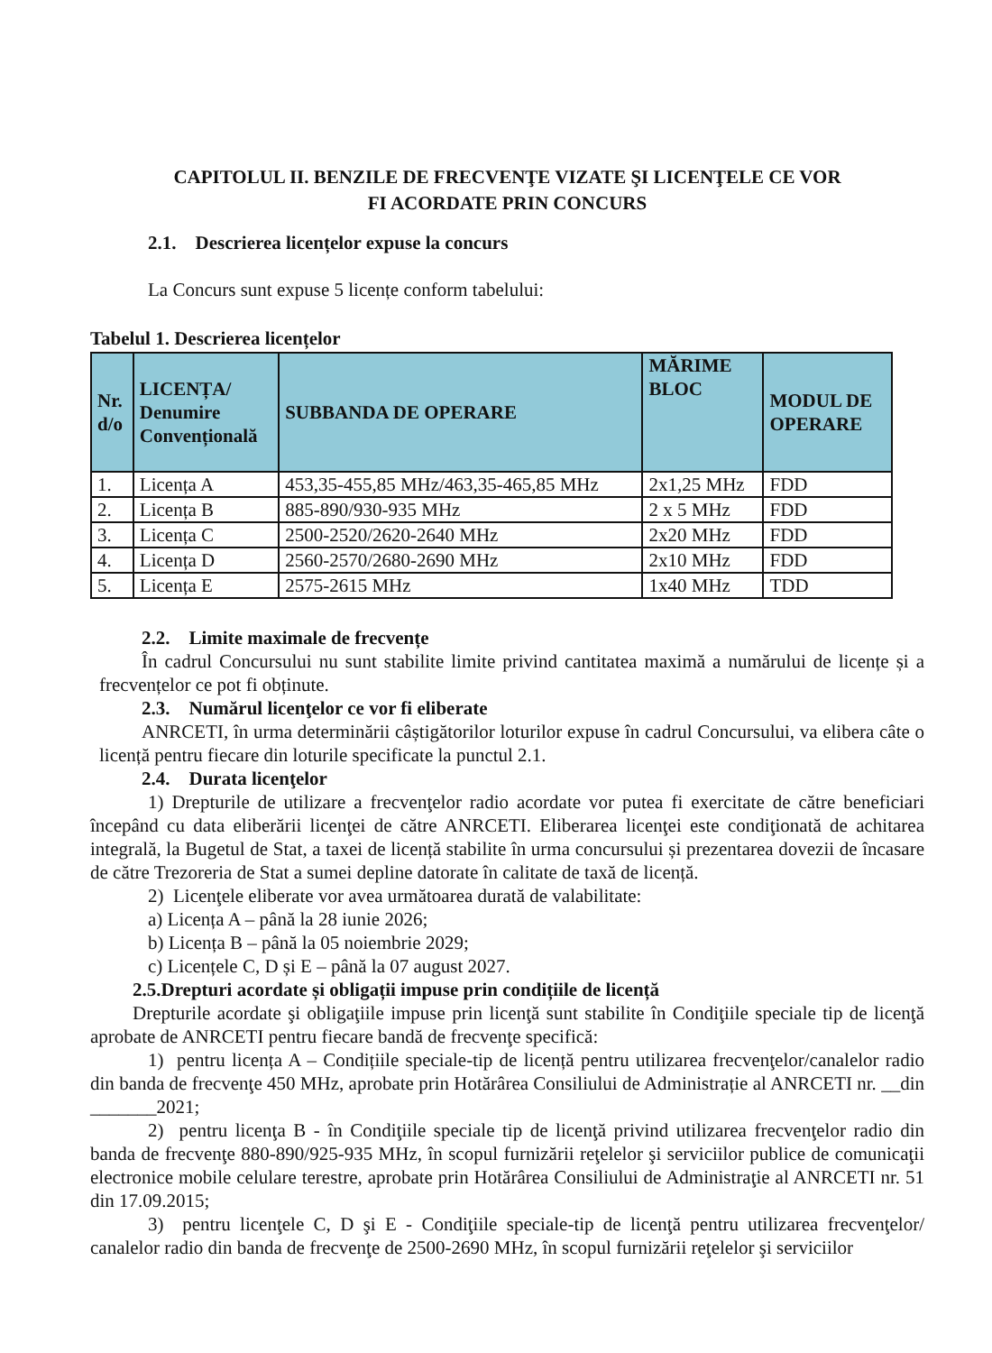CAPITOLUL II. BENZILE DE FRECVENŢE VIZATE ŞI LICENŢELE CE VOR
FI ACORDATE PRIN CONCURS
2.1. Descrierea licențelor expuse la concurs
La Concurs sunt expuse 5 licențe conform tabelului:
Tabelul 1. Descrierea licențelor
| Nr. d/o | LICENȚA/ Denumire Convențională | SUBBANDA DE OPERARE | MĂRIME BLOC | MODUL DE OPERARE |
| --- | --- | --- | --- | --- |
| 1. | Licența A | 453,35-455,85 MHz/463,35-465,85 MHz | 2x1,25 MHz | FDD |
| 2. | Licența B | 885-890/930-935 MHz | 2 x 5 MHz | FDD |
| 3. | Licența C | 2500-2520/2620-2640 MHz | 2x20 MHz | FDD |
| 4. | Licența D | 2560-2570/2680-2690 MHz | 2x10 MHz | FDD |
| 5. | Licența E | 2575-2615 MHz | 1x40 MHz | TDD |
2.2. Limite maximale de frecvențe
În cadrul Concursului nu sunt stabilite limite privind cantitatea maximă a numărului de licențe și a frecvențelor ce pot fi obținute.
2.3. Numărul licenţelor ce vor fi eliberate
ANRCETI, în urma determinării câștigătorilor loturilor expuse în cadrul Concursului, va elibera câte o licență pentru fiecare din loturile specificate la punctul 2.1.
2.4. Durata licenţelor
1) Drepturile de utilizare a frecvenţelor radio acordate vor putea fi exercitate de către beneficiari începând cu data eliberării licenţei de către ANRCETI. Eliberarea licenţei este condiţionată de achitarea integrală, la Bugetul de Stat, a taxei de licență stabilite în urma concursului și prezentarea dovezii de încasare de către Trezoreria de Stat a sumei depline datorate în calitate de taxă de licență.
2) Licenţele eliberate vor avea următoarea durată de valabilitate:
a) Licența A – până la 28 iunie 2026;
b) Licența B – până la 05 noiembrie 2029;
c) Licențele C, D și E – până la 07 august 2027.
2.5.Drepturi acordate și obligații impuse prin condițiile de licență
Drepturile acordate şi obligaţiile impuse prin licenţă sunt stabilite în Condiţiile speciale tip de licenţă aprobate de ANRCETI pentru fiecare bandă de frecvenţe specifică:
1) pentru licența A – Condițiile speciale-tip de licență pentru utilizarea frecvenţelor/canalelor radio din banda de frecvenţe 450 MHz, aprobate prin Hotărârea Consiliului de Administrație al ANRCETI nr. __din _______2021;
2) pentru licenţa B - în Condiţiile speciale tip de licenţă privind utilizarea frecvenţelor radio din banda de frecvenţe 880-890/925-935 MHz, în scopul furnizării reţelelor şi serviciilor publice de comunicaţii electronice mobile celulare terestre, aprobate prin Hotărârea Consiliului de Administraţie al ANRCETI nr. 51 din 17.09.2015;
3) pentru licenţele C, D şi E - Condiţiile speciale-tip de licenţă pentru utilizarea frecvenţelor/ canalelor radio din banda de frecvenţe de 2500-2690 MHz, în scopul furnizării reţelelor şi serviciilor